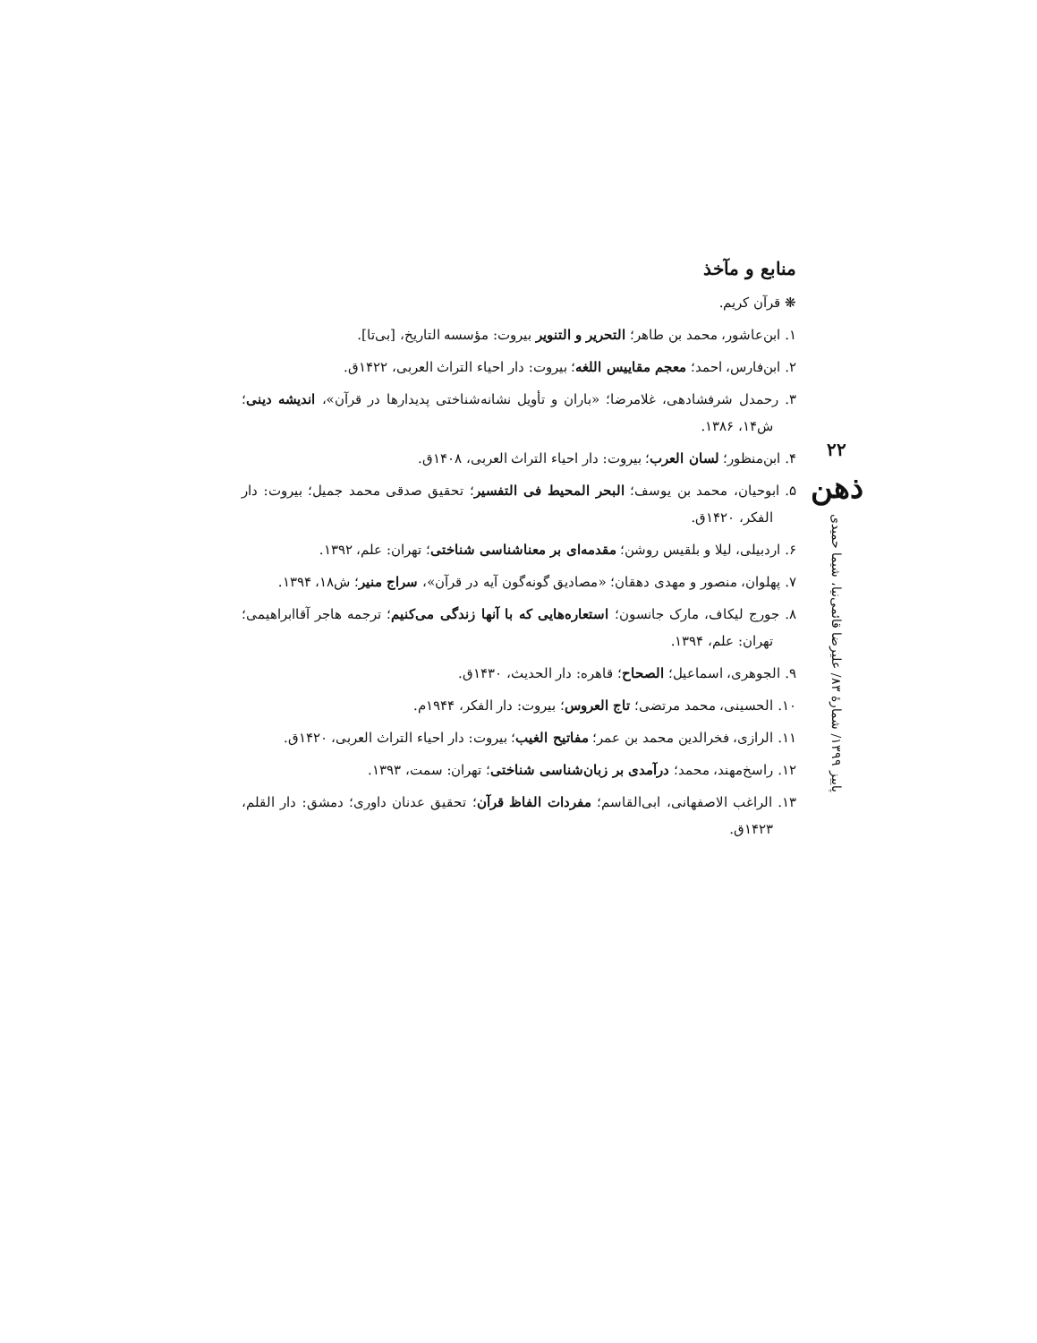منابع و مآخذ
❋ قرآن کریم.
۱. ابن‌عاشور، محمد بن طاهر؛ التحریر و التنویر بیروت: مؤسسه التاریخ، [بی‌تا].
۲. ابن‌فارس، احمد؛ معجم مقاییس اللغه؛ بیروت: دار احیاء التراث العربی، ۱۴۲۲ق.
۳. رحمدل شرفشادهی، غلامرضا؛ «باران و تأویل نشانه‌شناختی پدیدارها در قرآن»، اندیشه دینی؛ ش۱۴، ۱۳۸۶.
۴. ابن‌منظور؛ لسان العرب؛ بیروت: دار احیاء التراث العربی، ۱۴۰۸ق.
۵. ابوحیان، محمد بن یوسف؛ البحر المحیط فی التفسیر؛ تحقیق صدقی محمد جمیل؛ بیروت: دار الفکر، ۱۴۲۰ق.
۶. اردبیلی، لیلا و بلقیس روشن؛ مقدمه‌ای بر معناشناسی شناختی؛ تهران: علم، ۱۳۹۲.
۷. پهلوان، منصور و مهدی دهقان؛ «مصادیق گونه‌گون آیه در قرآن»، سراج منیر؛ ش۱۸، ۱۳۹۴.
۸. جورج لیکاف، مارک جانسون؛ استعاره‌هایی که با آنها زندگی می‌کنیم؛ ترجمه هاجر آقاابراهیمی؛ تهران: علم، ۱۳۹۴.
۹. الجوهری، اسماعیل؛ الصحاح؛ قاهره: دار الحدیث، ۱۴۳۰ق.
۱۰. الحسینی، محمد مرتضی؛ تاج العروس؛ بیروت: دار الفکر، ۱۹۴۴م.
۱۱. الرازی، فخرالدین محمد بن عمر؛ مفاتیح الغیب؛ بیروت: دار احیاء التراث العربی، ۱۴۲۰ق.
۱۲. راسخ‌مهند، محمد؛ درآمدی بر زبان‌شناسی شناختی؛ تهران: سمت، ۱۳۹۳.
۱۳. الراغب الاصفهانی، ابی‌القاسم؛ مفردات الفاظ قرآن؛ تحقیق عدنان داوری؛ دمشق: دار القلم، ۱۴۲۳ق.
۲۲
ذهن
پاییز ۱۳۹۹/ شمارهٔ ۸۳/ علیرضا قائمی‌نیا، شیما حمیدی